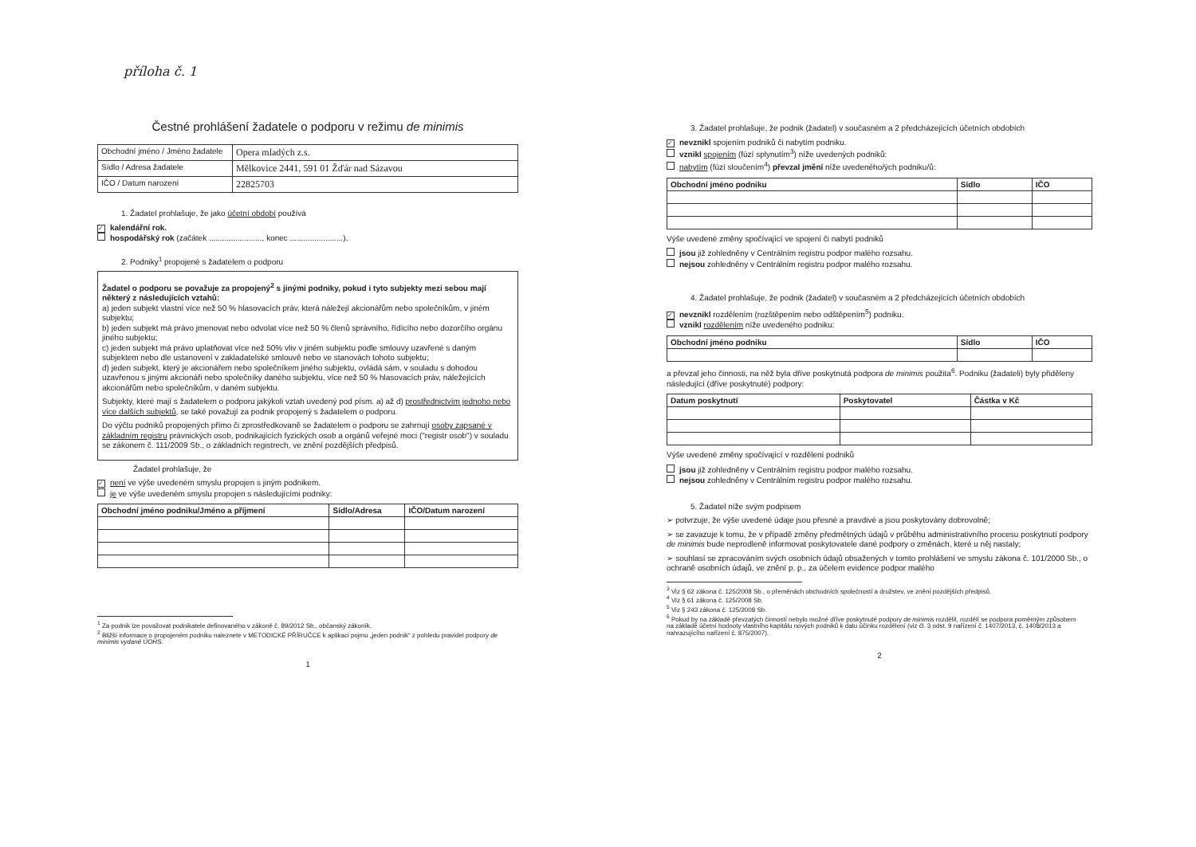příloha č. 1
Čestné prohlášení žadatele o podporu v režimu de minimis
| Obchodní jméno / Jméno žadatele | Opera mladých z.s. |
| Sídlo / Adresa žadatele | Mělkovice 2441, 591 01 Žďár nad Sázavou |
| IČO / Datum narození | 22825703 |
1. Žadatel prohlašuje, že jako účetní období používá
✓ kalendářní rok.
hospodářský rok (začátek ........................, konec ........................).
2. Podniky<sup>1</sup> propojené s žadatelem o podporu
Žadatel o podporu se považuje za propojený<sup>2</sup> s jinými podniky, pokud i tyto subjekty mezi sebou mají některý z následujících vztahů:
a) jeden subjekt vlastní více než 50 % hlasovacích práv, která náležejí akcionářům nebo společníkům, v jiném subjektu;
b) jeden subjekt má právo jmenovat nebo odvolat více než 50 % členů správního, řídícího nebo dozorčího orgánu jiného subjektu;
c) jeden subjekt má právo uplatňovat více než 50% vliv v jiném subjektu podle smlouvy uzavřené s daným subjektem nebo dle ustanovení v zakladatelské smlouvě nebo ve stanovách tohoto subjektu;
d) jeden subjekt, který je akcionářem nebo společníkem jiného subjektu, ovládá sám, v souladu s dohodou uzavřenou s jinými akcionáři nebo společníky daného subjektu, více než 50 % hlasovacích práv, náležejících akcionářům nebo společníkům, v daném subjektu.
Subjekty, které mají s žadatelem o podporu jakýkoli vztah uvedený pod písm. a) až d) prostřednictvím jednoho nebo více dalších subjektů, se také považují za podnik propojený s žadatelem o podporu.
Do výčtu podniků propojených přímo či zprostředkovaně se žadatelem o podporu se zahrnují osoby zapsané v základním registru právnických osob, podnikajících fyzických osob a orgánů veřejné moci ("registr osob") v souladu se zákonem č. 111/2009 Sb., o základních registrech, ve znění pozdějších předpisů.
Žadatel prohlašuje, že
✓ není ve výše uvedeném smyslu propojen s jiným podnikem.
je ve výše uvedeném smyslu propojen s následujícími podniky:
| Obchodní jméno podniku/Jméno a příjmení | Sídlo/Adresa | IČO/Datum narození |
| --- | --- | --- |
<sup>1</sup> Za podnik lze považovat podnikatele definovaného v zákoně č. 89/2012 Sb., občanský zákoník.
<sup>2</sup> Bližší informace o propojeném podniku naleznete v METODICKÉ PŘÍRUČCE k aplikaci pojmu „jeden podnik“ z pohledu pravidel podpory de minimis vydané ÚOHS.
1
3. Žadatel prohlašuje, že podnik (žadatel) v současném a 2 předcházejících účetních obdobích
✓ nevznikl spojením podniků či nabytím podniku.
vznikl spojením (fúzí splynutím<sup>3</sup>) níže uvedených podniků:
nabytím (fúzí sloučením<sup>4</sup>) převzal jmění níže uvedeného/ých podniku/ů:
| Obchodní jméno podniku | Sídlo | IČO |
| --- | --- | --- |
Výše uvedené změny spočívající ve spojení či nabytí podniků
jsou již zohledněny v Centrálním registru podpor malého rozsahu.
nejsou zohledněny v Centrálním registru podpor malého rozsahu.
4. Žadatel prohlašuje, že podnik (žadatel) v současném a 2 předcházejících účetních obdobích
✓ nevznikl rozdělením (rozštěpením nebo odštěpením<sup>5</sup>) podniku.
vznikl rozdělením níže uvedeného podniku:
| Obchodní jméno podniku | Sídlo | IČO |
| --- | --- | --- |
a převzal jeho činnosti, na něž byla dříve poskytnutá podpora de minimis použita<sup>6</sup>. Podniku (žadateli) byly přiděleny následující (dříve poskytnuté) podpory:
| Datum poskytnutí | Poskytovatel | Částka v Kč |
| --- | --- | --- |
Výše uvedené změny spočívající v rozdělení podniků
jsou již zohledněny v Centrálním registru podpor malého rozsahu.
nejsou zohledněny v Centrálním registru podpor malého rozsahu.
5. Žadatel níže svým podpisem
➢ potvrzuje, že výše uvedené údaje jsou přesné a pravdivé a jsou poskytovány dobrovolně;
➢ se zavazuje k tomu, že v případě změny předmětných údajů v průběhu administrativního procesu poskytnutí podpory de minimis bude neprodleně informovat poskytovatele dané podpory o změnách, které u něj nastaly;
➢ souhlasí se zpracováním svých osobních údajů obsažených v tomto prohlášení ve smyslu zákona č. 101/2000 Sb., o ochraně osobních údajů, ve znění p. p., za účelem evidence podpor malého
<sup>3</sup> Viz § 62 zákona č. 125/2008 Sb., o přeměnách obchodních společností a družstev, ve znění pozdějších předpisů.
<sup>4</sup> Viz § 61 zákona č. 125/2008 Sb.
<sup>5</sup> Viz § 243 zákona č. 125/2008 Sb.
<sup>6</sup> Pokud by na základě převzatých činností nebylo možné dříve poskytnuté podpory de minimis rozdělit, rozdělí se podpora poměrným způsobem na základě účetní hodnoty vlastního kapitálu nových podniků k datu účinku rozdělení (viz čl. 3 odst. 9 nařízení č. 1407/2013, č. 1408/2013 a nahrazujícího nařízení č. 875/2007).
2